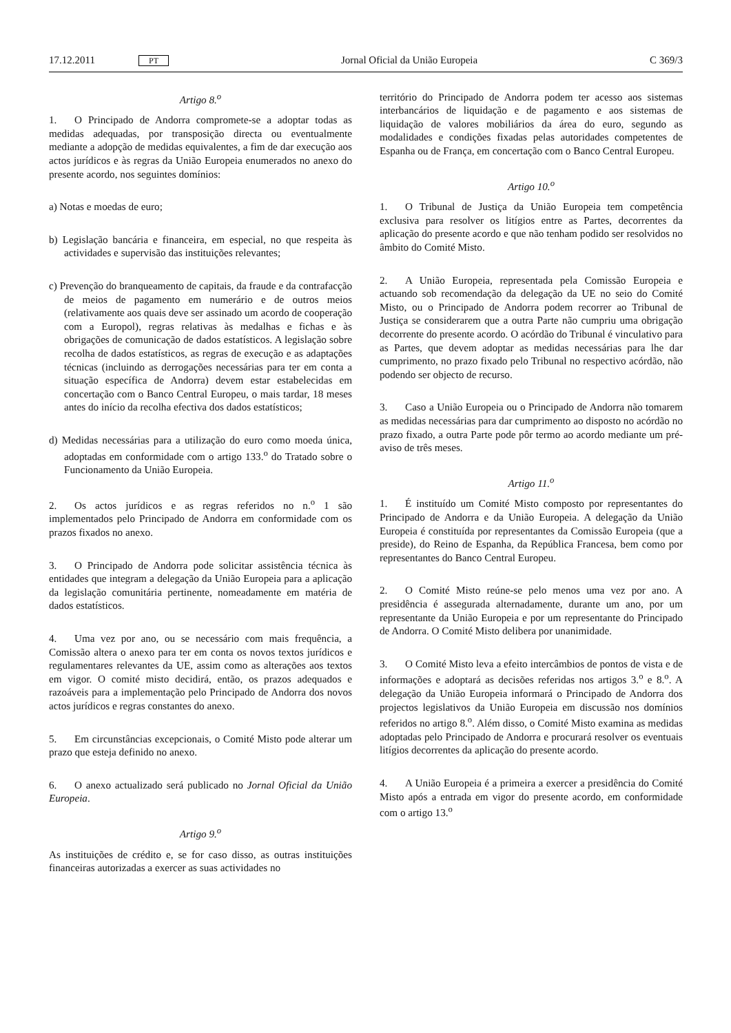17.12.2011 PT Jornal Oficial da União Europeia C 369/3
Artigo 8.<sup>o</sup>
1. O Principado de Andorra compromete-se a adoptar todas as medidas adequadas, por transposição directa ou eventualmente mediante a adopção de medidas equivalentes, a fim de dar execução aos actos jurídicos e às regras da União Europeia enumerados no anexo do presente acordo, nos seguintes domínios:
a) Notas e moedas de euro;
b) Legislação bancária e financeira, em especial, no que respeita às actividades e supervisão das instituições relevantes;
c) Prevenção do branqueamento de capitais, da fraude e da contrafacção de meios de pagamento em numerário e de outros meios (relativamente aos quais deve ser assinado um acordo de cooperação com a Europol), regras relativas às medalhas e fichas e às obrigações de comunicação de dados estatísticos. A legislação sobre recolha de dados estatísticos, as regras de execução e as adaptações técnicas (incluindo as derrogações necessárias para ter em conta a situação específica de Andorra) devem estar estabelecidas em concertação com o Banco Central Europeu, o mais tardar, 18 meses antes do início da recolha efectiva dos dados estatísticos;
d) Medidas necessárias para a utilização do euro como moeda única, adoptadas em conformidade com o artigo 133.<sup>o</sup> do Tratado sobre o Funcionamento da União Europeia.
2. Os actos jurídicos e as regras referidos no n.<sup>o</sup> 1 são implementados pelo Principado de Andorra em conformidade com os prazos fixados no anexo.
3. O Principado de Andorra pode solicitar assistência técnica às entidades que integram a delegação da União Europeia para a aplicação da legislação comunitária pertinente, nomeadamente em matéria de dados estatísticos.
4. Uma vez por ano, ou se necessário com mais frequência, a Comissão altera o anexo para ter em conta os novos textos jurídicos e regulamentares relevantes da UE, assim como as alterações aos textos em vigor. O comité misto decidirá, então, os prazos adequados e razoáveis para a implementação pelo Principado de Andorra dos novos actos jurídicos e regras constantes do anexo.
5. Em circunstâncias excepcionais, o Comité Misto pode alterar um prazo que esteja definido no anexo.
6. O anexo actualizado será publicado no Jornal Oficial da União Europeia.
Artigo 9.<sup>o</sup>
As instituições de crédito e, se for caso disso, as outras instituições financeiras autorizadas a exercer as suas actividades no
território do Principado de Andorra podem ter acesso aos sistemas interbancários de liquidação e de pagamento e aos sistemas de liquidação de valores mobiliários da área do euro, segundo as modalidades e condições fixadas pelas autoridades competentes de Espanha ou de França, em concertação com o Banco Central Europeu.
Artigo 10.<sup>o</sup>
1. O Tribunal de Justiça da União Europeia tem competência exclusiva para resolver os litígios entre as Partes, decorrentes da aplicação do presente acordo e que não tenham podido ser resolvidos no âmbito do Comité Misto.
2. A União Europeia, representada pela Comissão Europeia e actuando sob recomendação da delegação da UE no seio do Comité Misto, ou o Principado de Andorra podem recorrer ao Tribunal de Justiça se considerarem que a outra Parte não cumpriu uma obrigação decorrente do presente acordo. O acórdão do Tribunal é vinculativo para as Partes, que devem adoptar as medidas necessárias para lhe dar cumprimento, no prazo fixado pelo Tribunal no respectivo acórdão, não podendo ser objecto de recurso.
3. Caso a União Europeia ou o Principado de Andorra não tomarem as medidas necessárias para dar cumprimento ao disposto no acórdão no prazo fixado, a outra Parte pode pôr termo ao acordo mediante um pré-aviso de três meses.
Artigo 11.<sup>o</sup>
1. É instituído um Comité Misto composto por representantes do Principado de Andorra e da União Europeia. A delegação da União Europeia é constituída por representantes da Comissão Europeia (que a preside), do Reino de Espanha, da República Francesa, bem como por representantes do Banco Central Europeu.
2. O Comité Misto reúne-se pelo menos uma vez por ano. A presidência é assegurada alternadamente, durante um ano, por um representante da União Europeia e por um representante do Principado de Andorra. O Comité Misto delibera por unanimidade.
3. O Comité Misto leva a efeito intercâmbios de pontos de vista e de informações e adoptará as decisões referidas nos artigos 3.<sup>o</sup> e 8.<sup>o</sup>. A delegação da União Europeia informará o Principado de Andorra dos projectos legislativos da União Europeia em discussão nos domínios referidos no artigo 8.<sup>o</sup>. Além disso, o Comité Misto examina as medidas adoptadas pelo Principado de Andorra e procurará resolver os eventuais litígios decorrentes da aplicação do presente acordo.
4. A União Europeia é a primeira a exercer a presidência do Comité Misto após a entrada em vigor do presente acordo, em conformidade com o artigo 13.<sup>o</sup>